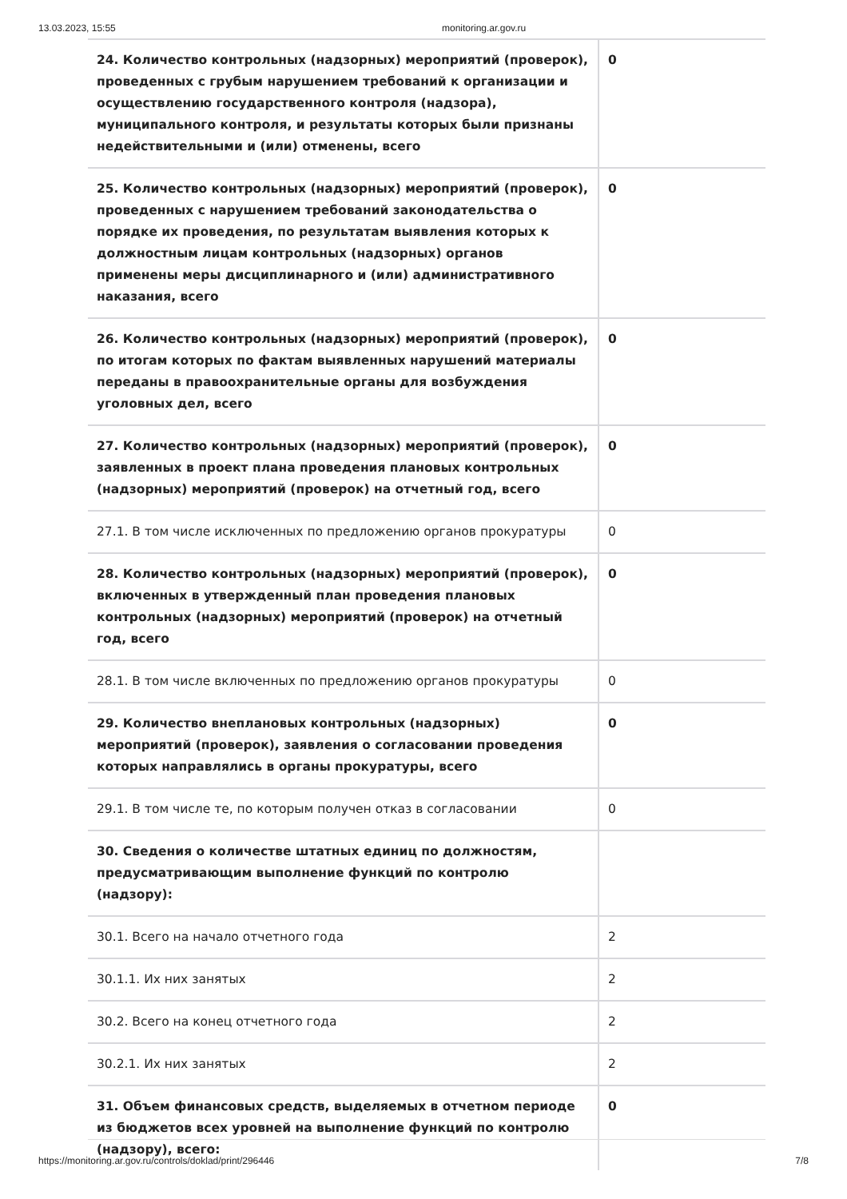13.03.2023, 15:55 monitoring.ar.gov.ru
| 24. Количество контрольных (надзорных) мероприятий (проверок), проведенных с грубым нарушением требований к организации и осуществлению государственного контроля (надзора), муниципального контроля, и результаты которых были признаны недействительными и (или) отменены, всего | 0 |
| 25. Количество контрольных (надзорных) мероприятий (проверок), проведенных с нарушением требований законодательства о порядке их проведения, по результатам выявления которых к должностным лицам контрольных (надзорных) органов применены меры дисциплинарного и (или) административного наказания, всего | 0 |
| 26. Количество контрольных (надзорных) мероприятий (проверок), по итогам которых по фактам выявленных нарушений материалы переданы в правоохранительные органы для возбуждения уголовных дел, всего | 0 |
| 27. Количество контрольных (надзорных) мероприятий (проверок), заявленных в проект плана проведения плановых контрольных (надзорных) мероприятий (проверок) на отчетный год, всего | 0 |
| 27.1. В том числе исключенных по предложению органов прокуратуры | 0 |
| 28. Количество контрольных (надзорных) мероприятий (проверок), включенных в утвержденный план проведения плановых контрольных (надзорных) мероприятий (проверок) на отчетный год, всего | 0 |
| 28.1. В том числе включенных по предложению органов прокуратуры | 0 |
| 29. Количество внеплановых контрольных (надзорных) мероприятий (проверок), заявления о согласовании проведения которых направлялись в органы прокуратуры, всего | 0 |
| 29.1. В том числе те, по которым получен отказ в согласовании | 0 |
| 30. Сведения о количестве штатных единиц по должностям, предусматривающим выполнение функций по контролю (надзору): | |
| 30.1. Всего на начало отчетного года | 2 |
| 30.1.1. Их них занятых | 2 |
| 30.2. Всего на конец отчетного года | 2 |
| 30.2.1. Их них занятых | 2 |
| 31. Объем финансовых средств, выделяемых в отчетном периоде из бюджетов всех уровней на выполнение функций по контролю (надзору), всего: | 0 |
https://monitoring.ar.gov.ru/controls/doklad/print/296446 7/8